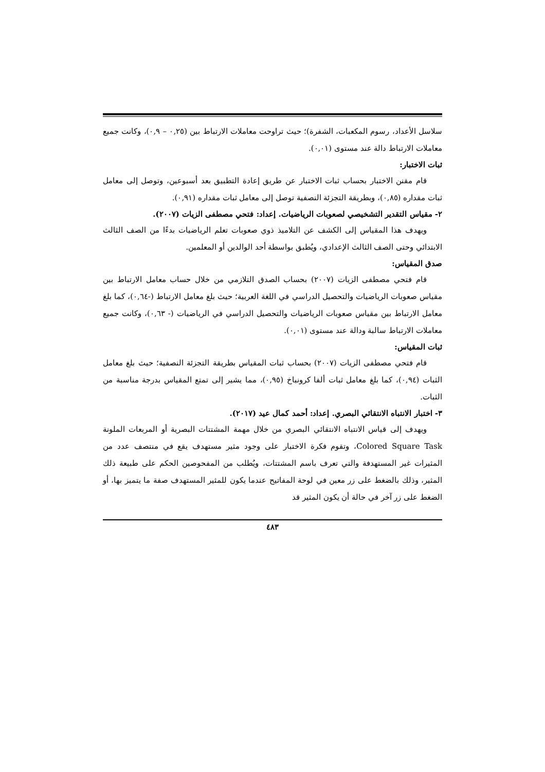سلاسل الأعداد، رسوم المكعبات، الشفرة)؛ حيث تراوحت معاملات الارتباط بين (٠,٢٥ – ٠,٩)، وكانت جميع معاملات الارتباط دالة عند مستوى (٠,٠١).
ثبات الاختبار:
قام مقنن الاختبار بحساب ثبات الاختبار عن طريق إعادة التطبيق بعد أسبوعين، وتوصل إلى معامل ثبات مقداره (٠,٨٥)، وبطريقة التجزئة النصفية توصل إلى معامل ثبات مقداره (٠,٩١).
٢- مقياس التقدير التشخيصي لصعوبات الرياضيات. إعداد: فتحي مصطفى الزيات (٢٠٠٧).
ويهدف هذا المقياس إلى الكشف عن التلاميذ ذوي صعوبات تعلم الرياضيات بدءًا من الصف الثالث الابتدائي وحتى الصف الثالث الإعدادي، ويُطبق بواسطة أحد الوالدين أو المعلمين.
صدق المقياس:
قام فتحي مصطفى الزيات (٢٠٠٧) بحساب الصدق التلازمي من خلال حساب معامل الارتباط بين مقياس صعوبات الرياضيات والتحصيل الدراسي في اللغة العربية؛ حيث بلغ معامل الارتباط (-٠,٦٤)، كما بلغ معامل الارتباط بين مقياس صعوبات الرياضيات والتحصيل الدراسي في الرياضيات (- ٠,٦٣)، وكانت جميع معاملات الارتباط سالبة ودالة عند مستوى (٠,٠١).
ثبات المقياس:
قام فتحي مصطفى الزيات (٢٠٠٧) بحساب ثبات المقياس بطريقة التجزئة النصفية؛ حيث بلغ معامل الثبات (٠,٩٤)، كما بلغ معامل ثبات ألفا كرونباخ (٠,٩٥)، مما يشير إلى تمتع المقياس بدرجة مناسبة من الثبات.
٣- اختبار الانتباه الانتقائي البصري. إعداد: أحمد كمال عيد (٢٠١٧).
ويهدف إلى قياس الانتباه الانتقائي البصري من خلال مهمة المشتتات البصرية أو المربعات الملونة Colored Square Task، وتقوم فكرة الاختبار على وجود مثير مستهدف يقع في منتصف عدد من المثيرات غير المستهدفة والتي تعرف باسم المشتتات، ويُطلب من المفحوصين الحكم على طبيعة ذلك المثير، وذلك بالضغط على زر معين في لوحة المفاتيح عندما يكون للمثير المستهدف صفة ما يتميز بها، أو الضغط على زر آخر في حالة أن يكون المثير قد
٤٨٣